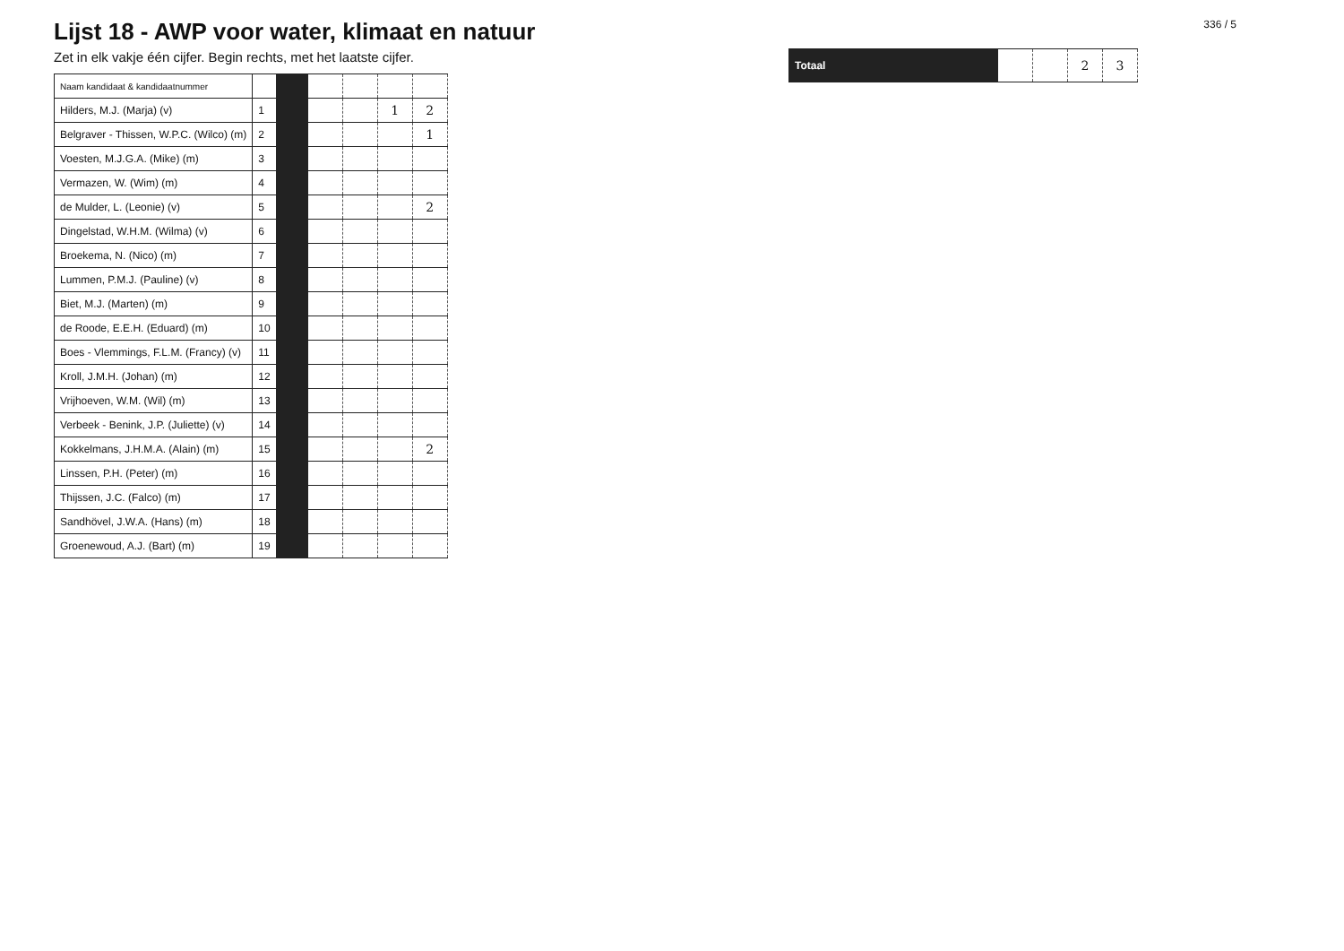Lijst 18 - AWP voor water, klimaat en natuur
Zet in elk vakje één cijfer. Begin rechts, met het laatste cijfer.
| Naam kandidaat & kandidaatnummer | | | | | | |
| --- | --- | --- | --- | --- | --- | --- |
| Hilders, M.J. (Marja) (v) | 1 | | | | 1 | 2 |
| Belgraver - Thissen, W.P.C. (Wilco) (m) | 2 | | | | | 1 |
| Voesten, M.J.G.A. (Mike) (m) | 3 | | | | | |
| Vermazen, W. (Wim) (m) | 4 | | | | | |
| de Mulder, L. (Leonie) (v) | 5 | | | | | 2 |
| Dingelstad, W.H.M. (Wilma) (v) | 6 | | | | | |
| Broekema, N. (Nico) (m) | 7 | | | | | |
| Lummen, P.M.J. (Pauline) (v) | 8 | | | | | |
| Biet, M.J. (Marten) (m) | 9 | | | | | |
| de Roode, E.E.H. (Eduard) (m) | 10 | | | | | |
| Boes - Vlemmings, F.L.M. (Francy) (v) | 11 | | | | | |
| Kroll, J.M.H. (Johan) (m) | 12 | | | | | |
| Vrijhoeven, W.M. (Wil) (m) | 13 | | | | | |
| Verbeek - Benink, J.P. (Juliette) (v) | 14 | | | | | |
| Kokkelmans, J.H.M.A. (Alain) (m) | 15 | | | | | 2 |
| Linssen, P.H. (Peter) (m) | 16 | | | | | |
| Thijssen, J.C. (Falco) (m) | 17 | | | | | |
| Sandhövel, J.W.A. (Hans) (m) | 18 | | | | | |
| Groenewoud, A.J. (Bart) (m) | 19 | | | | | |
336 / 5
| Totaal | | | 2 | 3 |